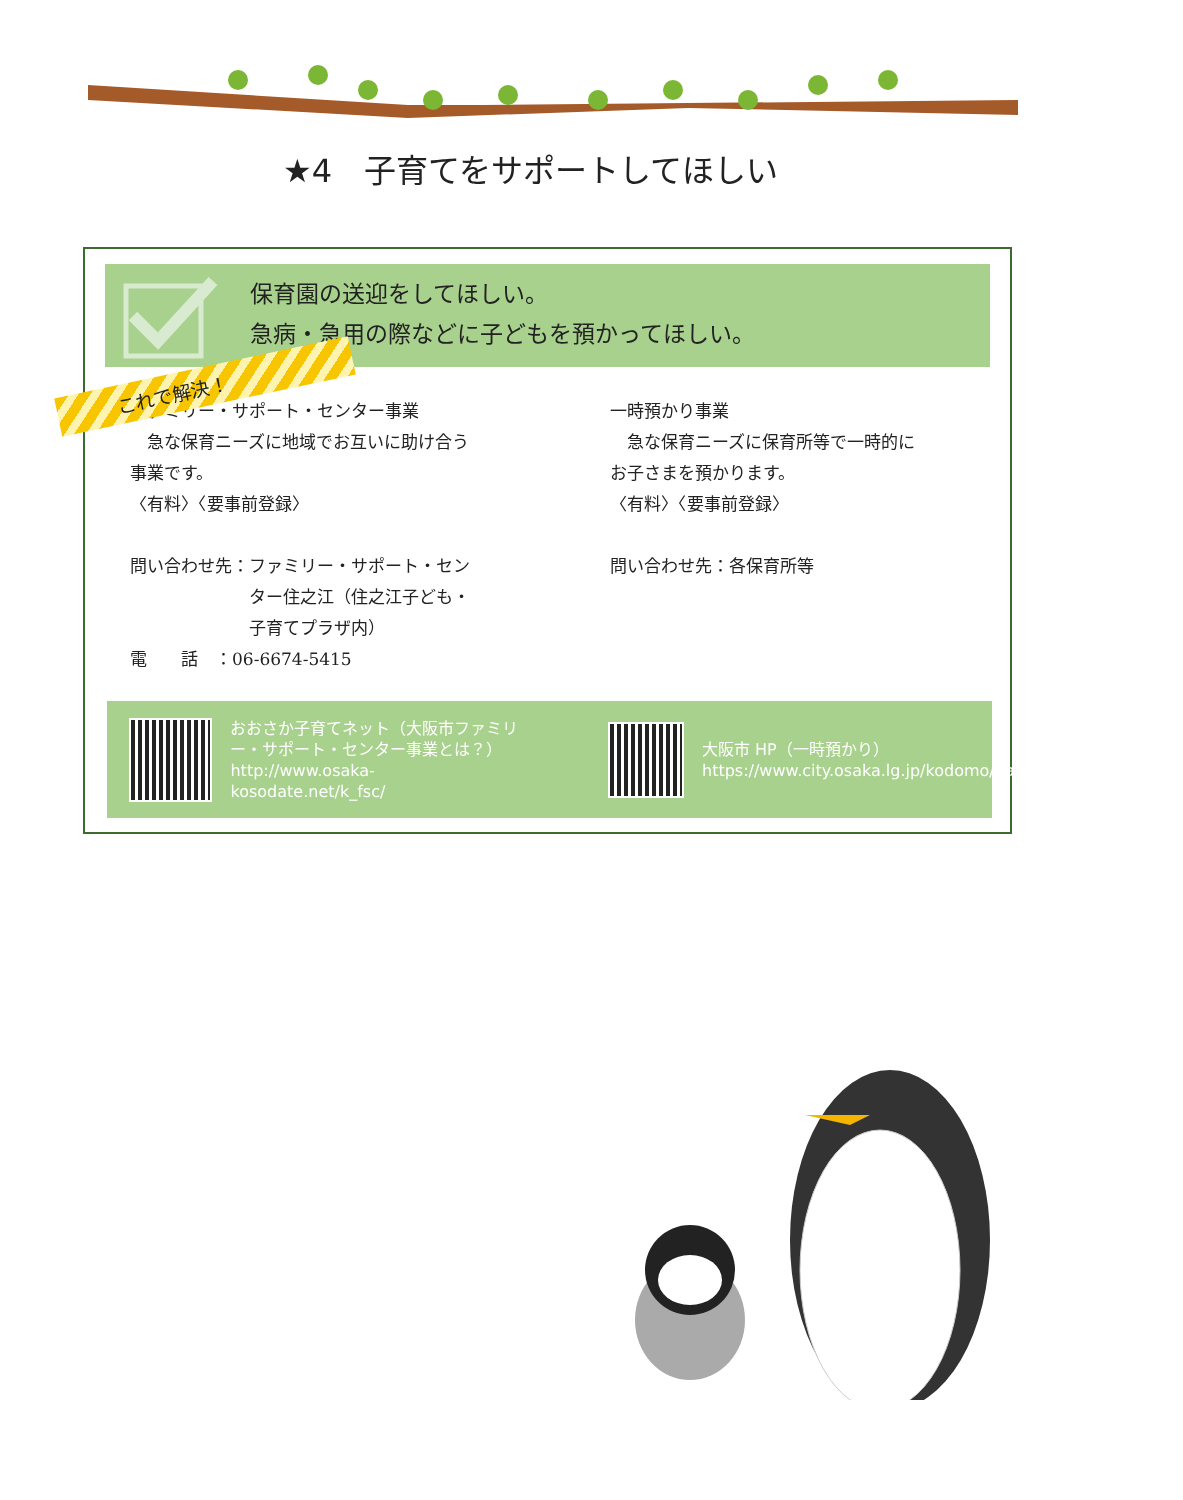★4　子育てをサポートしてほしい
保育園の送迎をしてほしい。
急病・急用の際などに子どもを預かってほしい。
これで解決！
ファミリー・サポート・センター事業
　急な保育ニーズに地域でお互いに助け合う
事業です。
〈有料〉〈要事前登録〉
問い合わせ先：ファミリー・サポート・セン
　　　　　　　ター住之江（住之江子ども・
　　　　　　　子育てプラザ内）
電　　話　：06-6674-5415
一時預かり事業
　急な保育ニーズに保育所等で一時的に
お子さまを預かります。
〈有料〉〈要事前登録〉
問い合わせ先：各保育所等
おおさか子育てネット（大阪市ファミリー・サポート・センター事業とは？）
http://www.osaka-kosodate.net/k_fsc/
大阪市 HP（一時預かり）
https://www.city.osaka.lg.jp/kodomo/page/0000370649.html